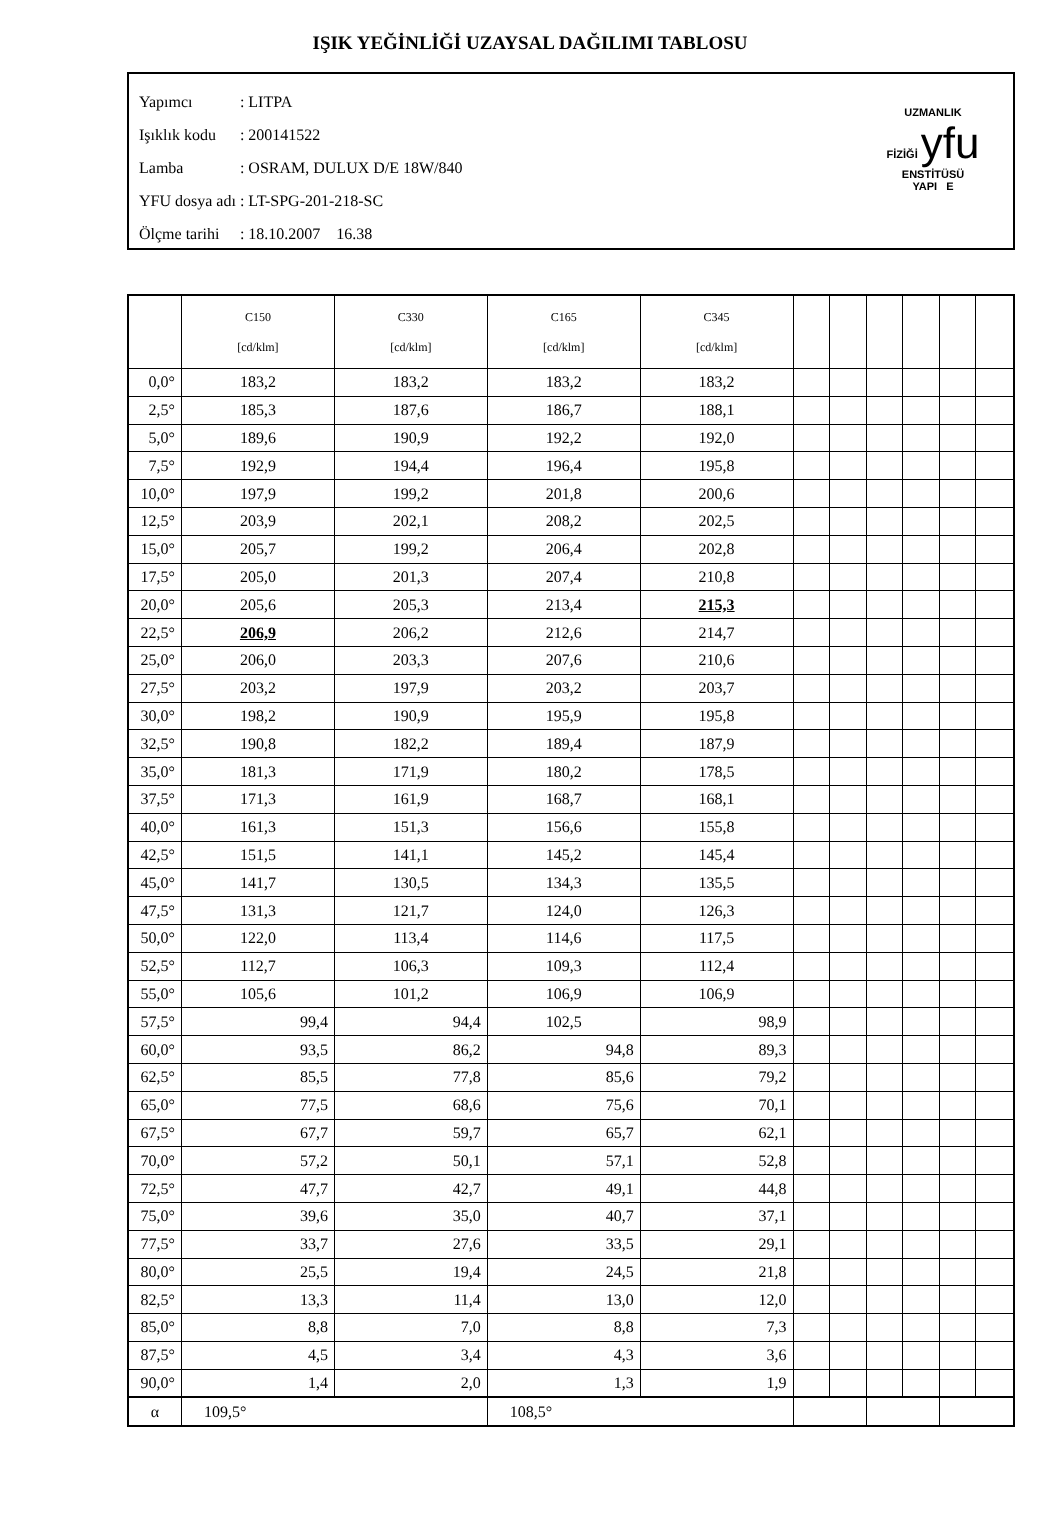IŞIK YEĞİNLİĞİ UZAYSAL DAĞILIMI TABLOSU
| Yapımcı | : LITPA |
| Işıklık kodu | : 200141522 |
| Lamba | : OSRAM, DULUX D/E 18W/840 |
| YFU dosya adı | : LT-SPG-201-218-SC |
| Ölçme tarihi | : 18.10.2007 16.38 |
UZMANLIK
FİZİĞİ yfu ENSTİTÜSÜ
YAPI E
| | C150 [cd/klm] | C330 [cd/klm] | C165 [cd/klm] | C345 [cd/klm] | | | | | | |
| --- | --- | --- | --- | --- | --- | --- | --- | --- | --- | --- |
| 0,0° | 183,2 | 183,2 | 183,2 | 183,2 | | | | | | |
| 2,5° | 185,3 | 187,6 | 186,7 | 188,1 | | | | | | |
| 5,0° | 189,6 | 190,9 | 192,2 | 192,0 | | | | | | |
| 7,5° | 192,9 | 194,4 | 196,4 | 195,8 | | | | | | |
| 10,0° | 197,9 | 199,2 | 201,8 | 200,6 | | | | | | |
| 12,5° | 203,9 | 202,1 | 208,2 | 202,5 | | | | | | |
| 15,0° | 205,7 | 199,2 | 206,4 | 202,8 | | | | | | |
| 17,5° | 205,0 | 201,3 | 207,4 | 210,8 | | | | | | |
| 20,0° | 205,6 | 205,3 | 213,4 | 215,3 | | | | | | |
| 22,5° | 206,9 | 206,2 | 212,6 | 214,7 | | | | | | |
| 25,0° | 206,0 | 203,3 | 207,6 | 210,6 | | | | | | |
| 27,5° | 203,2 | 197,9 | 203,2 | 203,7 | | | | | | |
| 30,0° | 198,2 | 190,9 | 195,9 | 195,8 | | | | | | |
| 32,5° | 190,8 | 182,2 | 189,4 | 187,9 | | | | | | |
| 35,0° | 181,3 | 171,9 | 180,2 | 178,5 | | | | | | |
| 37,5° | 171,3 | 161,9 | 168,7 | 168,1 | | | | | | |
| 40,0° | 161,3 | 151,3 | 156,6 | 155,8 | | | | | | |
| 42,5° | 151,5 | 141,1 | 145,2 | 145,4 | | | | | | |
| 45,0° | 141,7 | 130,5 | 134,3 | 135,5 | | | | | | |
| 47,5° | 131,3 | 121,7 | 124,0 | 126,3 | | | | | | |
| 50,0° | 122,0 | 113,4 | 114,6 | 117,5 | | | | | | |
| 52,5° | 112,7 | 106,3 | 109,3 | 112,4 | | | | | | |
| 55,0° | 105,6 | 101,2 | 106,9 | 106,9 | | | | | | |
| 57,5° | 99,4 | 94,4 | 102,5 | 98,9 | | | | | | |
| 60,0° | 93,5 | 86,2 | 94,8 | 89,3 | | | | | | |
| 62,5° | 85,5 | 77,8 | 85,6 | 79,2 | | | | | | |
| 65,0° | 77,5 | 68,6 | 75,6 | 70,1 | | | | | | |
| 67,5° | 67,7 | 59,7 | 65,7 | 62,1 | | | | | | |
| 70,0° | 57,2 | 50,1 | 57,1 | 52,8 | | | | | | |
| 72,5° | 47,7 | 42,7 | 49,1 | 44,8 | | | | | | |
| 75,0° | 39,6 | 35,0 | 40,7 | 37,1 | | | | | | |
| 77,5° | 33,7 | 27,6 | 33,5 | 29,1 | | | | | | |
| 80,0° | 25,5 | 19,4 | 24,5 | 21,8 | | | | | | |
| 82,5° | 13,3 | 11,4 | 13,0 | 12,0 | | | | | | |
| 85,0° | 8,8 | 7,0 | 8,8 | 7,3 | | | | | | |
| 87,5° | 4,5 | 3,4 | 4,3 | 3,6 | | | | | | |
| 90,0° | 1,4 | 2,0 | 1,3 | 1,9 | | | | | | |
| α | 109,5° | | 108,5° | | | | | | | |